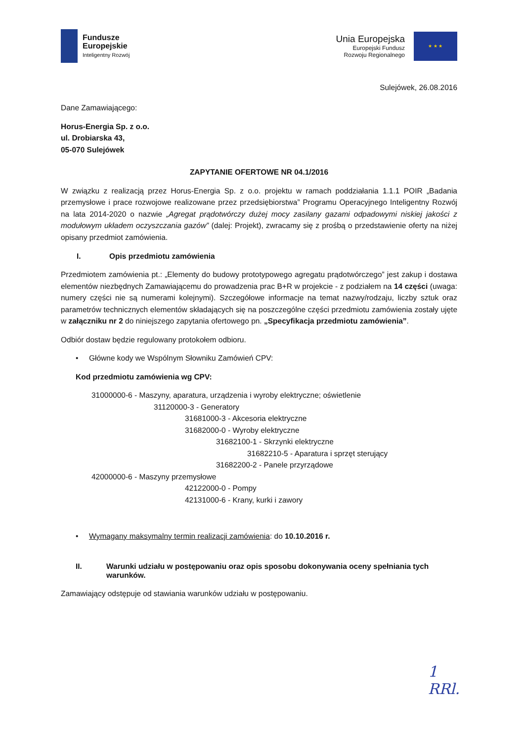Fundusze
Europejskie
Inteligentny Rozwój
Unia Europejska
Europejski Fundusz
Rozwoju Regionalnego
★ ★ ★
Sulejówek, 26.08.2016
Dane Zamawiającego:
Horus-Energia Sp. z o.o.
ul. Drobiarska 43,
05-070 Sulejówek
ZAPYTANIE OFERTOWE NR 04.1/2016
W związku z realizacją przez Horus-Energia Sp. z o.o. projektu w ramach poddziałania 1.1.1 POIR „Badania przemysłowe i prace rozwojowe realizowane przez przedsiębiorstwa” Programu Operacyjnego Inteligentny Rozwój na lata 2014-2020 o nazwie „Agregat prądotwórczy dużej mocy zasilany gazami odpadowymi niskiej jakości z modułowym układem oczyszczania gazów” (dalej: Projekt), zwracamy się z prośbą o przedstawienie oferty na niżej opisany przedmiot zamówienia.
I. Opis przedmiotu zamówienia
Przedmiotem zamówienia pt.: „Elementy do budowy prototypowego agregatu prądotwórczego” jest zakup i dostawa elementów niezbędnych Zamawiającemu do prowadzenia prac B+R w projekcie - z podziałem na 14 części (uwaga: numery części nie są numerami kolejnymi). Szczegółowe informacje na temat nazwy/rodzaju, liczby sztuk oraz parametrów technicznych elementów składających się na poszczególne części przedmiotu zamówienia zostały ujęte w załączniku nr 2 do niniejszego zapytania ofertowego pn. „Specyfikacja przedmiotu zamówienia”.
Odbiór dostaw będzie regulowany protokołem odbioru.
• Główne kody we Wspólnym Słowniku Zamówień CPV:
Kod przedmiotu zamówienia wg CPV:
31000000-6 - Maszyny, aparatura, urządzenia i wyroby elektryczne; oświetlenie
31120000-3 - Generatory
31681000-3 - Akcesoria elektryczne
31682000-0 - Wyroby elektryczne
31682100-1 - Skrzynki elektryczne
31682210-5 - Aparatura i sprzęt sterujący
31682200-2 - Panele przyrządowe
42000000-6 - Maszyny przemysłowe
42122000-0 - Pompy
42131000-6 - Krany, kurki i zawory
• Wymagany maksymalny termin realizacji zamówienia: do 10.10.2016 r.
II. Warunki udziału w postępowaniu oraz opis sposobu dokonywania oceny spełniania tych warunków.
Zamawiający odstępuje od stawiania warunków udziału w postępowaniu.
1
RRl.